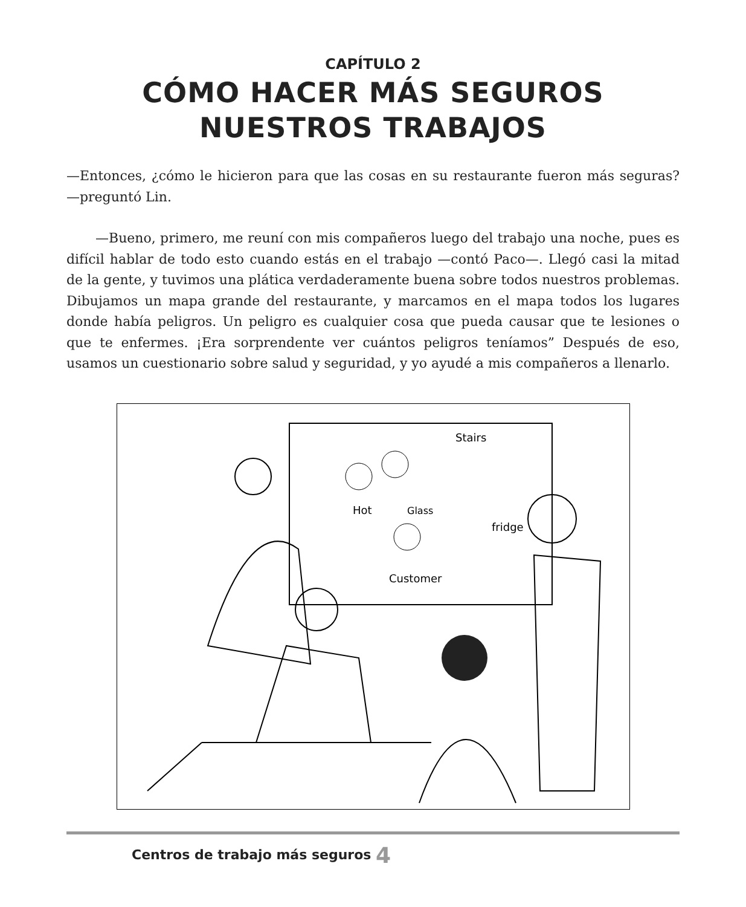CAPÍTULO 2
CÓMO HACER MÁS SEGUROS
NUESTROS TRABAJOS
—Entonces, ¿cómo le hicieron para que las cosas en su restaurante fueron más seguras? —preguntó Lin.
—Bueno, primero, me reuní con mis compañeros luego del trabajo una noche, pues es difícil hablar de todo esto cuando estás en el trabajo —contó Paco—. Llegó casi la mitad de la gente, y tuvimos una plática verdaderamente buena sobre todos nuestros problemas. Dibujamos un mapa grande del restaurante, y marcamos en el mapa todos los lugares donde había peligros. Un peligro es cualquier cosa que pueda causar que te lesiones o que te enfermes. ¡Era sorprendente ver cuántos peligros teníamos” Después de eso, usamos un cuestionario sobre salud y seguridad, y yo ayudé a mis compañeros a llenarlo.
Stairs
Hot
Glass
fridge
Customer
Centros de trabajo más seguros 4